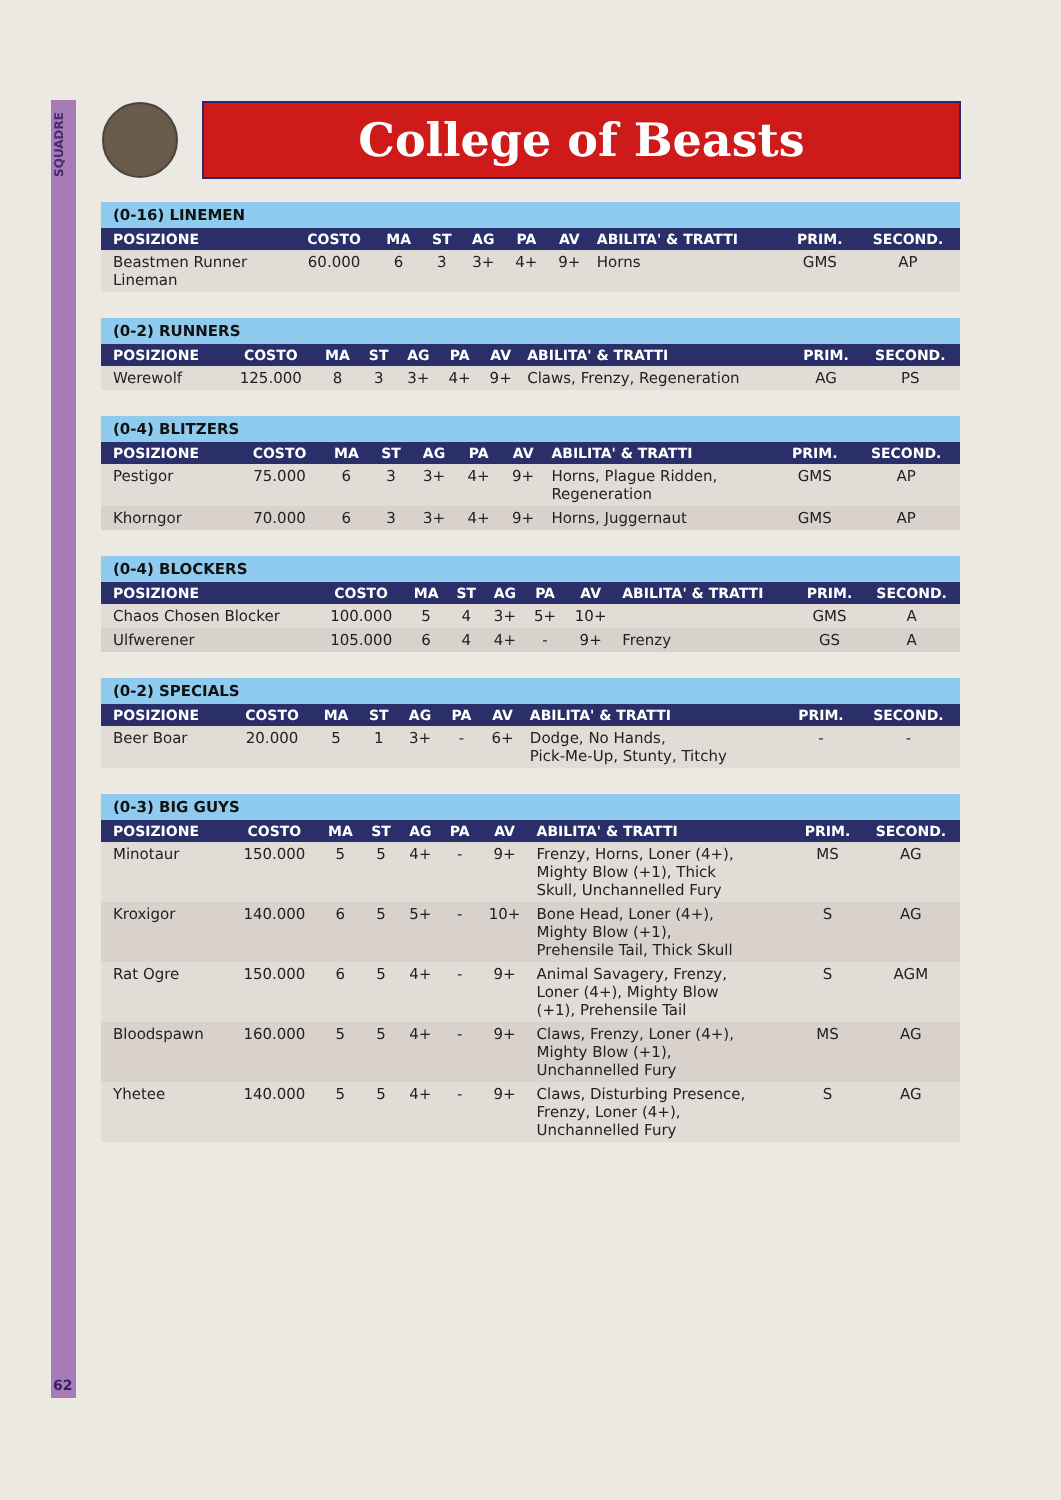SQUADRE
62
College of Beasts
| (0-16) LINEMEN | | | | | | | | | |
| --- | --- | --- | --- | --- | --- | --- | --- | --- | --- |
| POSIZIONE | COSTO | MA | ST | AG | PA | AV | ABILITA' & TRATTI | PRIM. | SECOND. |
| Beastmen Runner Lineman | 60.000 | 6 | 3 | 3+ | 4+ | 9+ | Horns | GMS | AP |
| (0-2) RUNNERS | | | | | | | | | |
| --- | --- | --- | --- | --- | --- | --- | --- | --- | --- |
| POSIZIONE | COSTO | MA | ST | AG | PA | AV | ABILITA' & TRATTI | PRIM. | SECOND. |
| Werewolf | 125.000 | 8 | 3 | 3+ | 4+ | 9+ | Claws, Frenzy, Regeneration | AG | PS |
| (0-4) BLITZERS | | | | | | | | | |
| --- | --- | --- | --- | --- | --- | --- | --- | --- | --- |
| POSIZIONE | COSTO | MA | ST | AG | PA | AV | ABILITA' & TRATTI | PRIM. | SECOND. |
| Pestigor | 75.000 | 6 | 3 | 3+ | 4+ | 9+ | Horns, Plague Ridden, Regeneration | GMS | AP |
| Khorngor | 70.000 | 6 | 3 | 3+ | 4+ | 9+ | Horns, Juggernaut | GMS | AP |
| (0-4) BLOCKERS | | | | | | | | | |
| --- | --- | --- | --- | --- | --- | --- | --- | --- | --- |
| POSIZIONE | COSTO | MA | ST | AG | PA | AV | ABILITA' & TRATTI | PRIM. | SECOND. |
| Chaos Chosen Blocker | 100.000 | 5 | 4 | 3+ | 5+ | 10+ | | GMS | A |
| Ulfwerener | 105.000 | 6 | 4 | 4+ | - | 9+ | Frenzy | GS | A |
| (0-2) SPECIALS | | | | | | | | | |
| --- | --- | --- | --- | --- | --- | --- | --- | --- | --- |
| POSIZIONE | COSTO | MA | ST | AG | PA | AV | ABILITA' & TRATTI | PRIM. | SECOND. |
| Beer Boar | 20.000 | 5 | 1 | 3+ | - | 6+ | Dodge, No Hands, Pick-Me-Up, Stunty, Titchy | - | - |
| (0-3) BIG GUYS | | | | | | | | | |
| --- | --- | --- | --- | --- | --- | --- | --- | --- | --- |
| POSIZIONE | COSTO | MA | ST | AG | PA | AV | ABILITA' & TRATTI | PRIM. | SECOND. |
| Minotaur | 150.000 | 5 | 5 | 4+ | - | 9+ | Frenzy, Horns, Loner (4+), Mighty Blow (+1), Thick Skull, Unchannelled Fury | MS | AG |
| Kroxigor | 140.000 | 6 | 5 | 5+ | - | 10+ | Bone Head, Loner (4+), Mighty Blow (+1), Prehensile Tail, Thick Skull | S | AG |
| Rat Ogre | 150.000 | 6 | 5 | 4+ | - | 9+ | Animal Savagery, Frenzy, Loner (4+), Mighty Blow (+1), Prehensile Tail | S | AGM |
| Bloodspawn | 160.000 | 5 | 5 | 4+ | - | 9+ | Claws, Frenzy, Loner (4+), Mighty Blow (+1), Unchannelled Fury | MS | AG |
| Yhetee | 140.000 | 5 | 5 | 4+ | - | 9+ | Claws, Disturbing Presence, Frenzy, Loner (4+), Unchannelled Fury | S | AG |